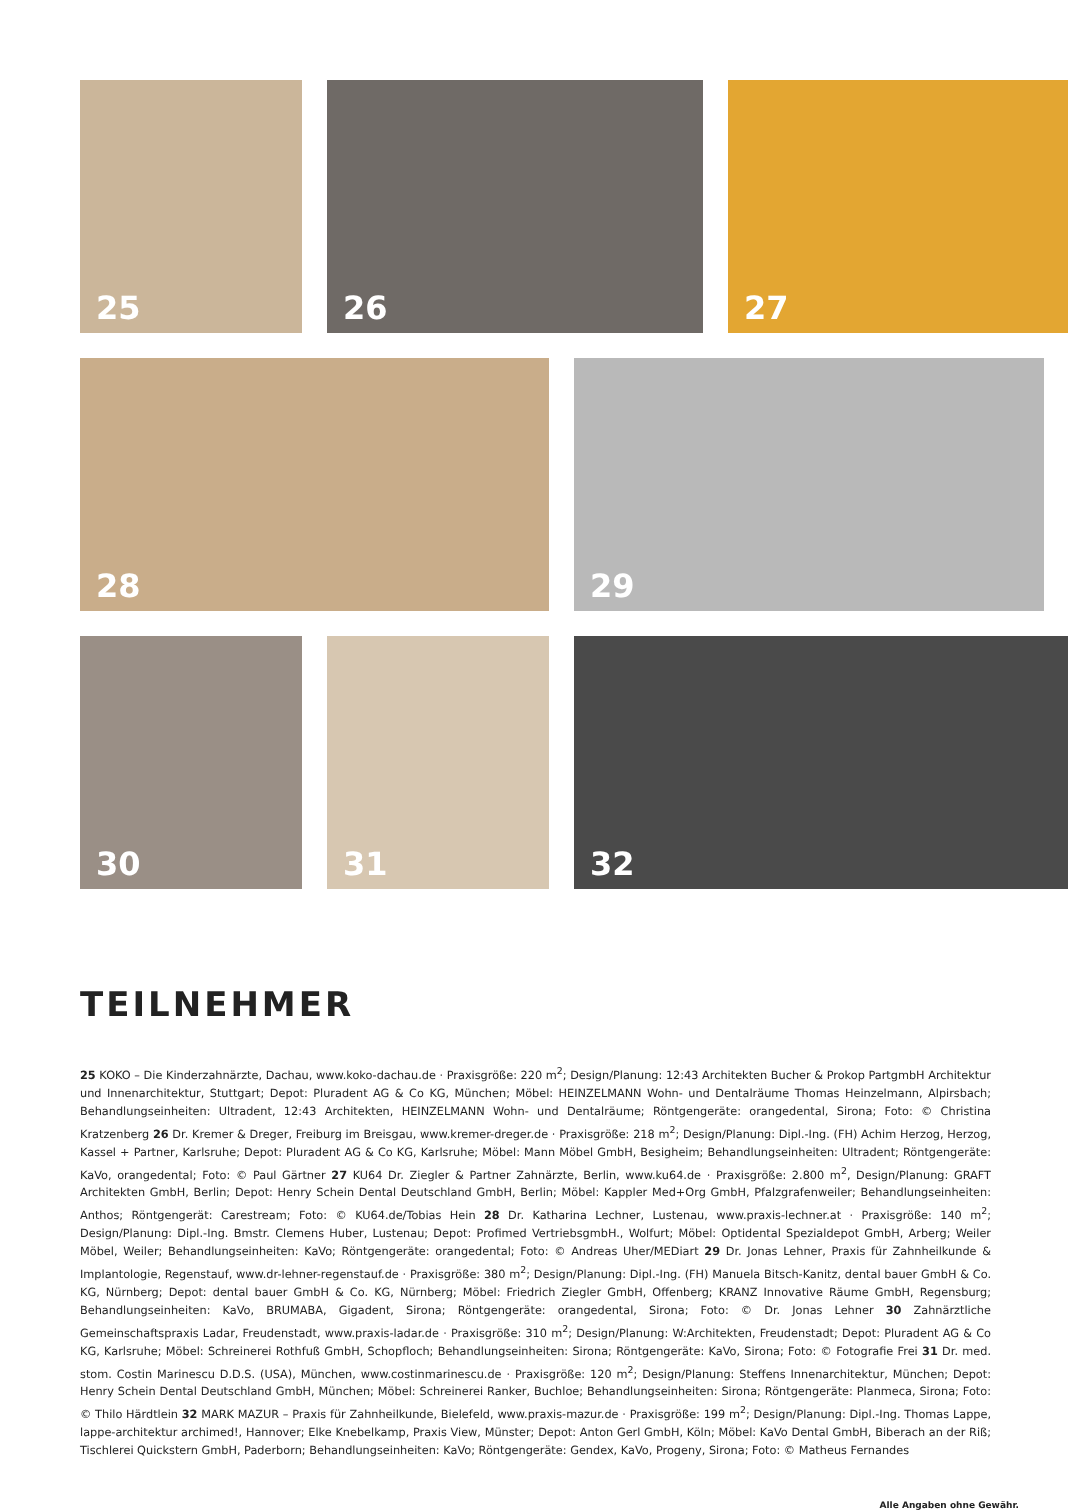25 26 27
28 29
30 31 32
TEILNEHMER
25 KOKO – Die Kinderzahnärzte, Dachau, www.koko-dachau.de · Praxisgröße: 220 m<sup>2</sup>; Design/Planung: 12:43 Architekten Bucher & Prokop PartgmbH Architektur und Innenarchitektur, Stuttgart; Depot: Pluradent AG & Co KG, München; Möbel: HEINZELMANN Wohn- und Dentalräume Thomas Heinzelmann, Alpirsbach; Behandlungseinheiten: Ultradent, 12:43 Architekten, HEINZELMANN Wohn- und Dentalräume; Röntgengeräte: orangedental, Sirona; Foto: © Christina Kratzenberg 26 Dr. Kremer & Dreger, Freiburg im Breisgau, www.kremer-dreger.de · Praxisgröße: 218 m<sup>2</sup>; Design/Planung: Dipl.-Ing. (FH) Achim Herzog, Herzog, Kassel + Partner, Karlsruhe; Depot: Pluradent AG & Co KG, Karlsruhe; Möbel: Mann Möbel GmbH, Besigheim; Behandlungseinheiten: Ultradent; Röntgengeräte: KaVo, orangedental; Foto: © Paul Gärtner 27 KU64 Dr. Ziegler & Partner Zahnärzte, Berlin, www.ku64.de · Praxisgröße: 2.800 m<sup>2</sup>, Design/Planung: GRAFT Architekten GmbH, Berlin; Depot: Henry Schein Dental Deutschland GmbH, Berlin; Möbel: Kappler Med+Org GmbH, Pfalzgrafenweiler; Behandlungseinheiten: Anthos; Röntgengerät: Carestream; Foto: © KU64.de/Tobias Hein 28 Dr. Katharina Lechner, Lustenau, www.praxis-lechner.at · Praxisgröße: 140 m<sup>2</sup>; Design/Planung: Dipl.-Ing. Bmstr. Clemens Huber, Lustenau; Depot: Profimed VertriebsgmbH., Wolfurt; Möbel: Optidental Spezialdepot GmbH, Arberg; Weiler Möbel, Weiler; Behandlungseinheiten: KaVo; Röntgengeräte: orangedental; Foto: © Andreas Uher/MEDiart 29 Dr. Jonas Lehner, Praxis für Zahnheilkunde & Implantologie, Regenstauf, www.dr-lehner-regenstauf.de · Praxisgröße: 380 m<sup>2</sup>; Design/Planung: Dipl.-Ing. (FH) Manuela Bitsch-Kanitz, dental bauer GmbH & Co. KG, Nürnberg; Depot: dental bauer GmbH & Co. KG, Nürnberg; Möbel: Friedrich Ziegler GmbH, Offenberg; KRANZ Innovative Räume GmbH, Regensburg; Behandlungseinheiten: KaVo, BRUMABA, Gigadent, Sirona; Röntgengeräte: orangedental, Sirona; Foto: © Dr. Jonas Lehner 30 Zahnärztliche Gemeinschaftspraxis Ladar, Freudenstadt, www.praxis-ladar.de · Praxisgröße: 310 m<sup>2</sup>; Design/Planung: W:Architekten, Freudenstadt; Depot: Pluradent AG & Co KG, Karlsruhe; Möbel: Schreinerei Rothfuß GmbH, Schopfloch; Behandlungseinheiten: Sirona; Röntgengeräte: KaVo, Sirona; Foto: © Fotografie Frei 31 Dr. med. stom. Costin Marinescu D.D.S. (USA), München, www.costinmarinescu.de · Praxisgröße: 120 m<sup>2</sup>; Design/Planung: Steffens Innenarchitektur, München; Depot: Henry Schein Dental Deutschland GmbH, München; Möbel: Schreinerei Ranker, Buchloe; Behandlungseinheiten: Sirona; Röntgengeräte: Planmeca, Sirona; Foto: © Thilo Härdtlein 32 MARK MAZUR – Praxis für Zahnheilkunde, Bielefeld, www.praxis-mazur.de · Praxisgröße: 199 m<sup>2</sup>; Design/Planung: Dipl.-Ing. Thomas Lappe, lappe-architektur archimed!, Hannover; Elke Knebelkamp, Praxis View, Münster; Depot: Anton Gerl GmbH, Köln; Möbel: KaVo Dental GmbH, Biberach an der Riß; Tischlerei Quickstern GmbH, Paderborn; Behandlungseinheiten: KaVo; Röntgengeräte: Gendex, KaVo, Progeny, Sirona; Foto: © Matheus Fernandes
Alle Angaben ohne Gewähr.